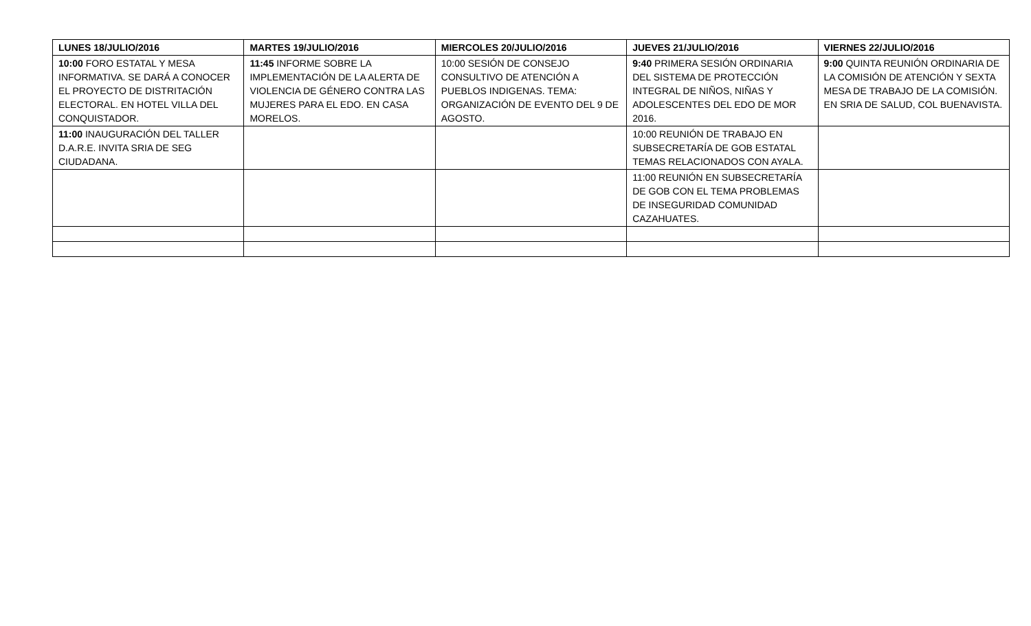| LUNES 18/JULIO/2016 | MARTES 19/JULIO/2016 | MIERCOLES 20/JULIO/2016 | JUEVES 21/JULIO/2016 | VIERNES 22/JULIO/2016 |
| --- | --- | --- | --- | --- |
| 10:00 FORO ESTATAL Y MESA INFORMATIVA. SE DARÁ A CONOCER EL PROYECTO DE DISTRITACIÓN ELECTORAL. EN HOTEL VILLA DEL CONQUISTADOR. | 11:45 INFORME SOBRE LA IMPLEMENTACIÓN DE LA ALERTA DE VIOLENCIA DE GÉNERO CONTRA LAS MUJERES PARA EL EDO. EN CASA MORELOS. | 10:00 SESIÓN DE CONSEJO CONSULTIVO DE ATENCIÓN A PUEBLOS INDIGENAS. TEMA: ORGANIZACIÓN DE EVENTO DEL 9 DE AGOSTO. | 9:40 PRIMERA SESIÓN ORDINARIA DEL SISTEMA DE PROTECCIÓN INTEGRAL DE NIÑOS, NIÑAS Y ADOLESCENTES DEL EDO DE MOR 2016. | 9:00 QUINTA REUNIÓN ORDINARIA DE LA COMISIÓN DE ATENCIÓN Y SEXTA MESA DE TRABAJO DE LA COMISIÓN. EN SRIA DE SALUD, COL BUENAVISTA. |
| 11:00 INAUGURACIÓN DEL TALLER D.A.R.E. INVITA SRIA DE SEG CIUDADANA. | | | 10:00 REUNIÓN DE TRABAJO EN SUBSECRETARÍA DE GOB ESTATAL TEMAS RELACIONADOS CON AYALA. | |
| | | | 11:00 REUNIÓN EN SUBSECRETARÍA DE GOB CON EL TEMA PROBLEMAS DE INSEGURIDAD COMUNIDAD CAZAHUATES. | |